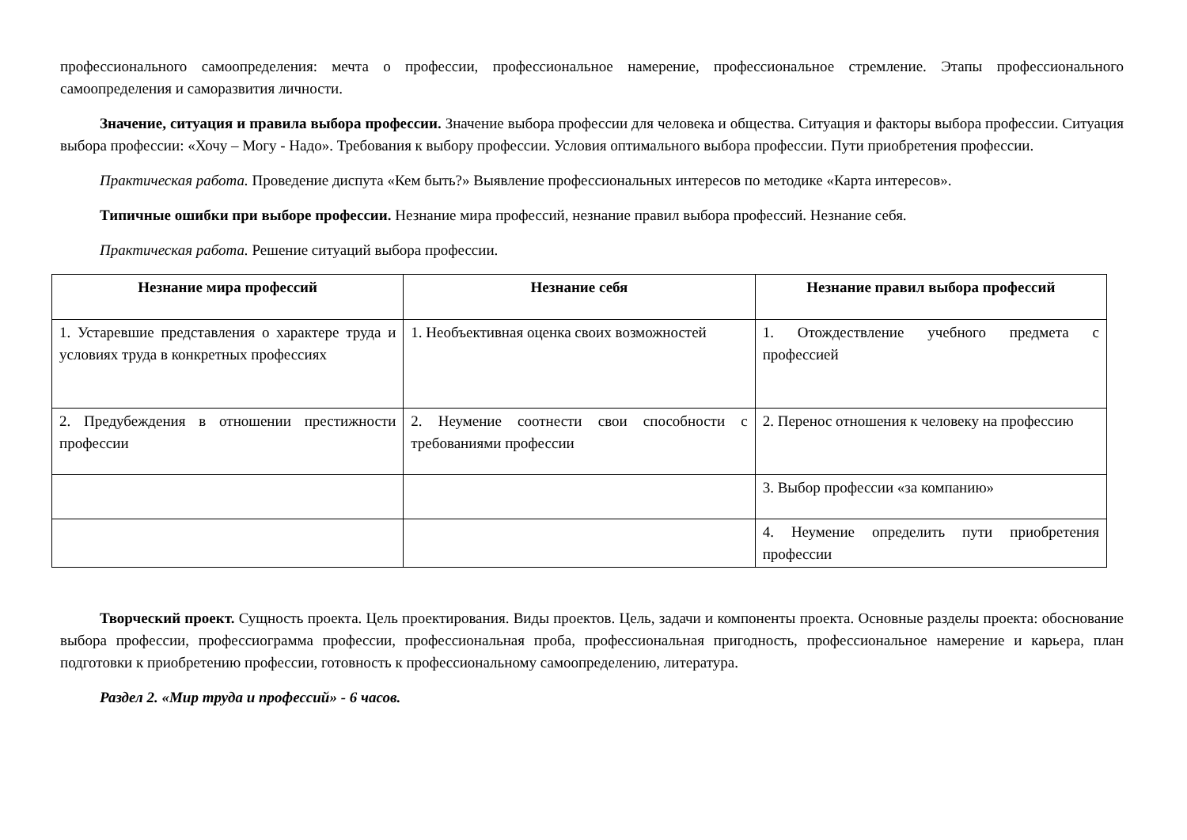профессионального самоопределения: мечта о профессии, профессиональное намерение, профессиональное стремление. Этапы профессионального самоопределения и саморазвития личности.
Значение, ситуация и правила выбора профессии. Значение выбора профессии для человека и общества. Ситуация и факторы выбора профессии. Ситуация выбора профессии: «Хочу – Могу - Надо». Требования к выбору профессии. Условия оптимального выбора профессии. Пути приобретения профессии.
Практическая работа. Проведение диспута «Кем быть?» Выявление профессиональных интересов по методике «Карта интересов».
Типичные ошибки при выборе профессии. Незнание мира профессий, незнание правил выбора профессий. Незнание себя.
Практическая работа. Решение ситуаций выбора профессии.
| Незнание мира профессий | Незнание себя | Незнание правил выбора профессий |
| --- | --- | --- |
| 1. Устаревшие представления о характере труда и условиях труда в конкретных профессиях | 1. Необъективная оценка своих возможностей | 1. Отождествление учебного предмета с профессией |
| 2. Предубеждения в отношении престижности профессии | 2. Неумение соотнести свои способности с требованиями профессии | 2. Перенос отношения к человеку на профессию |
| | | 3. Выбор профессии «за компанию» |
| | | 4. Неумение определить пути приобретения профессии |
Творческий проект. Сущность проекта. Цель проектирования. Виды проектов. Цель, задачи и компоненты проекта. Основные разделы проекта: обоснование выбора профессии, профессиограмма профессии, профессиональная проба, профессиональная пригодность, профессиональное намерение и карьера, план подготовки к приобретению профессии, готовность к профессиональному самоопределению, литература.
Раздел 2. «Мир труда и профессий» - 6 часов.